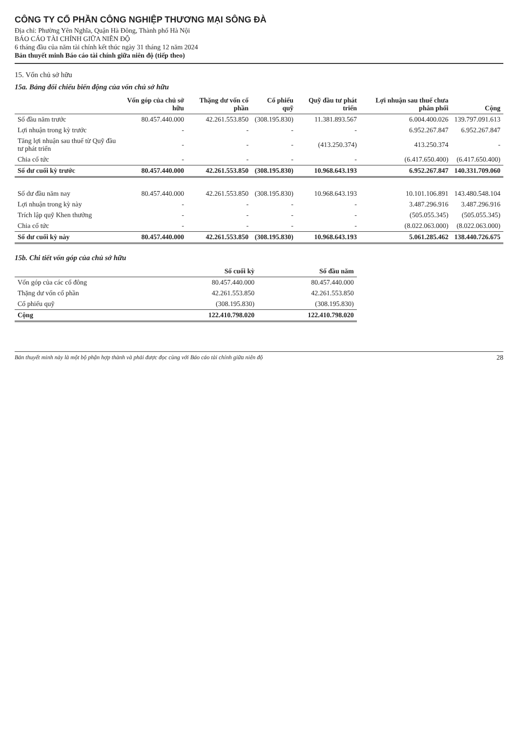CÔNG TY CỔ PHẦN CÔNG NGHIỆP THƯƠNG MẠI SÔNG ĐÀ
Địa chỉ: Phường Yên Nghĩa, Quận Hà Đông, Thành phố Hà Nội
BÁO CÁO TÀI CHÍNH GIỮA NIÊN ĐỘ
6 tháng đầu của năm tài chính kết thúc ngày 31 tháng 12 năm 2024
Bản thuyết minh Báo cáo tài chính giữa niên độ (tiếp theo)
15. Vốn chủ sở hữu
15a. Bảng đối chiếu biến động của vốn chủ sở hữu
| | Vốn góp của chủ sở hữu | Thặng dư vốn cổ phần | Cổ phiếu quỹ | Quỹ đầu tư phát triển | Lợi nhuận sau thuế chưa phân phối | Cộng |
| --- | --- | --- | --- | --- | --- | --- |
| Số đầu năm trước | 80.457.440.000 | 42.261.553.850 | (308.195.830) | 11.381.893.567 | 6.004.400.026 | 139.797.091.613 |
| Lợi nhuận trong kỳ trước | - | - | - | - | 6.952.267.847 | 6.952.267.847 |
| Tăng lợi nhuận sau thuế từ Quỹ đầu tư phát triển | - | - | - | (413.250.374) | 413.250.374 | - |
| Chia cổ tức | - | - | - | - | (6.417.650.400) | (6.417.650.400) |
| Số dư cuối kỳ trước | 80.457.440.000 | 42.261.553.850 | (308.195.830) | 10.968.643.193 | 6.952.267.847 | 140.331.709.060 |
| Số dư đầu năm nay | 80.457.440.000 | 42.261.553.850 | (308.195.830) | 10.968.643.193 | 10.101.106.891 | 143.480.548.104 |
| Lợi nhuận trong kỳ này | - | - | - | - | 3.487.296.916 | 3.487.296.916 |
| Trích lập quỹ Khen thưởng | - | - | - | - | (505.055.345) | (505.055.345) |
| Chia cổ tức | - | - | - | - | (8.022.063.000) | (8.022.063.000) |
| Số dư cuối kỳ này | 80.457.440.000 | 42.261.553.850 | (308.195.830) | 10.968.643.193 | 5.061.285.462 | 138.440.726.675 |
15b. Chi tiết vốn góp của chủ sở hữu
| | Số cuối kỳ | Số đầu năm |
| --- | --- | --- |
| Vốn góp của các cổ đông | 80.457.440.000 | 80.457.440.000 |
| Thặng dư vốn cổ phần | 42.261.553.850 | 42.261.553.850 |
| Cổ phiếu quỹ | (308.195.830) | (308.195.830) |
| Cộng | 122.410.798.020 | 122.410.798.020 |
Bản thuyết minh này là một bộ phận hợp thành và phải được đọc cùng với Báo cáo tài chính giữa niên độ 28